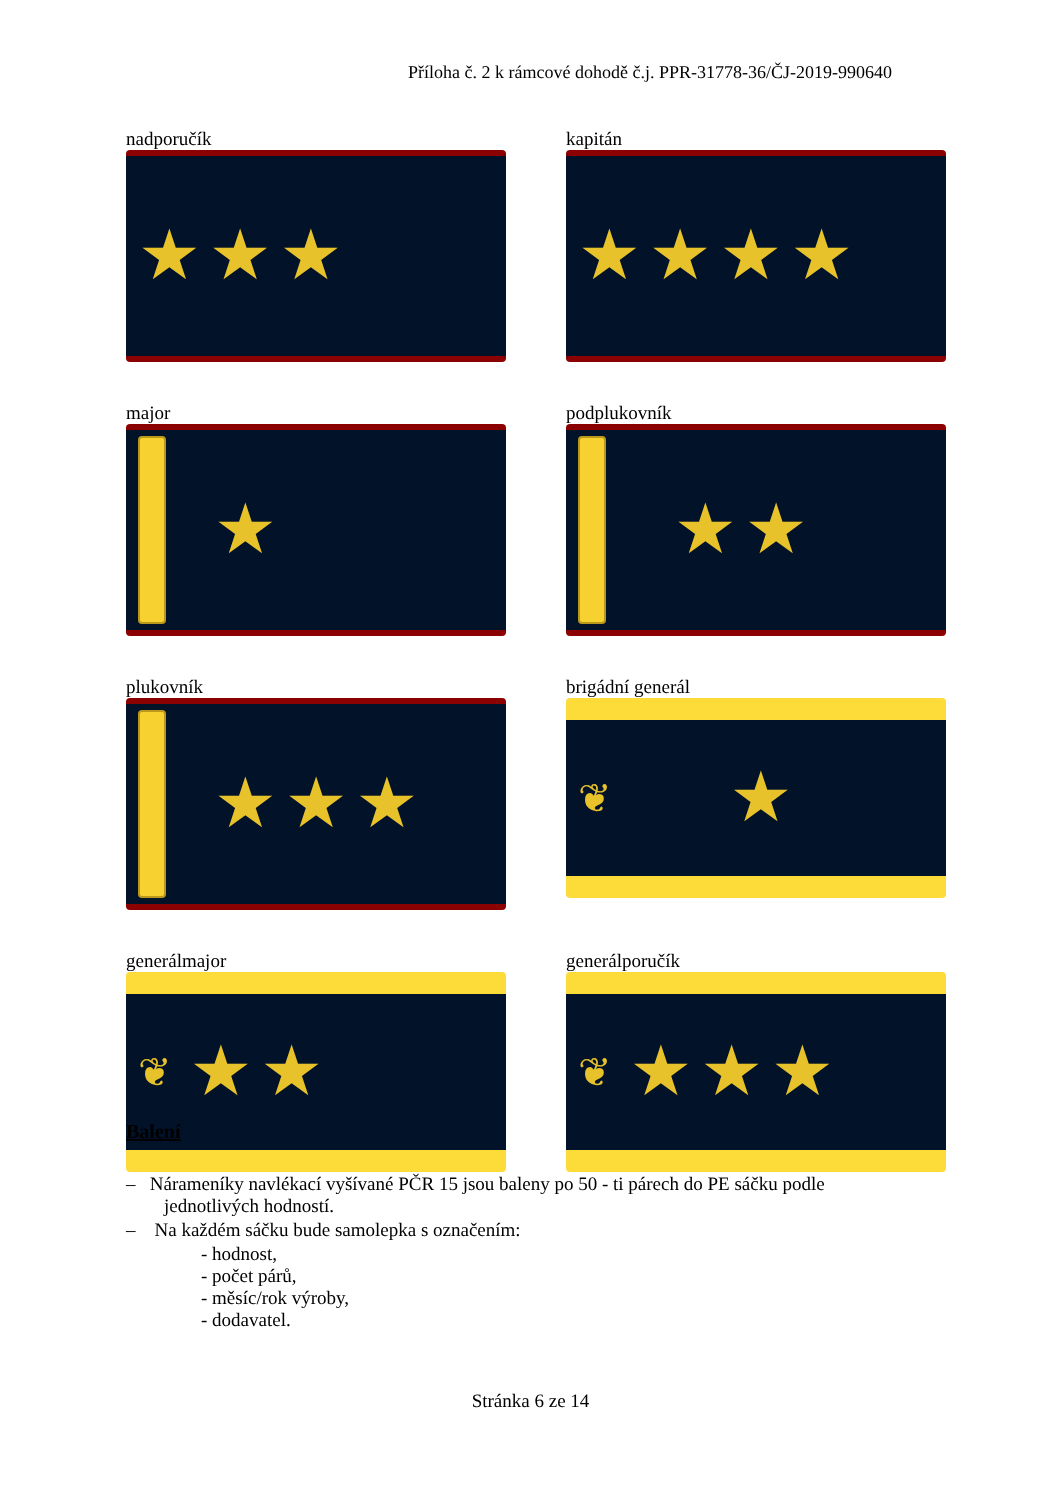Příloha č. 2 k rámcové dohodě č.j. PPR-31778-36/ČJ-2019-990640
nadporučík
★ ★ ★
kapitán
★ ★ ★ ★
major
★
podplukovník
★ ★
plukovník
★ ★ ★
brigádní generál
❦ ★
generálmajor
❦ ★ ★
generálporučík
❦ ★ ★ ★
Balení
– Nárameníky navlékací vyšívané PČR 15 jsou baleny po 50 - ti párech do PE sáčku podle
jednotlivých hodností.
– Na každém sáčku bude samolepka s označením:
- hodnost,
- počet párů,
- měsíc/rok výroby,
- dodavatel.
Stránka 6 ze 14